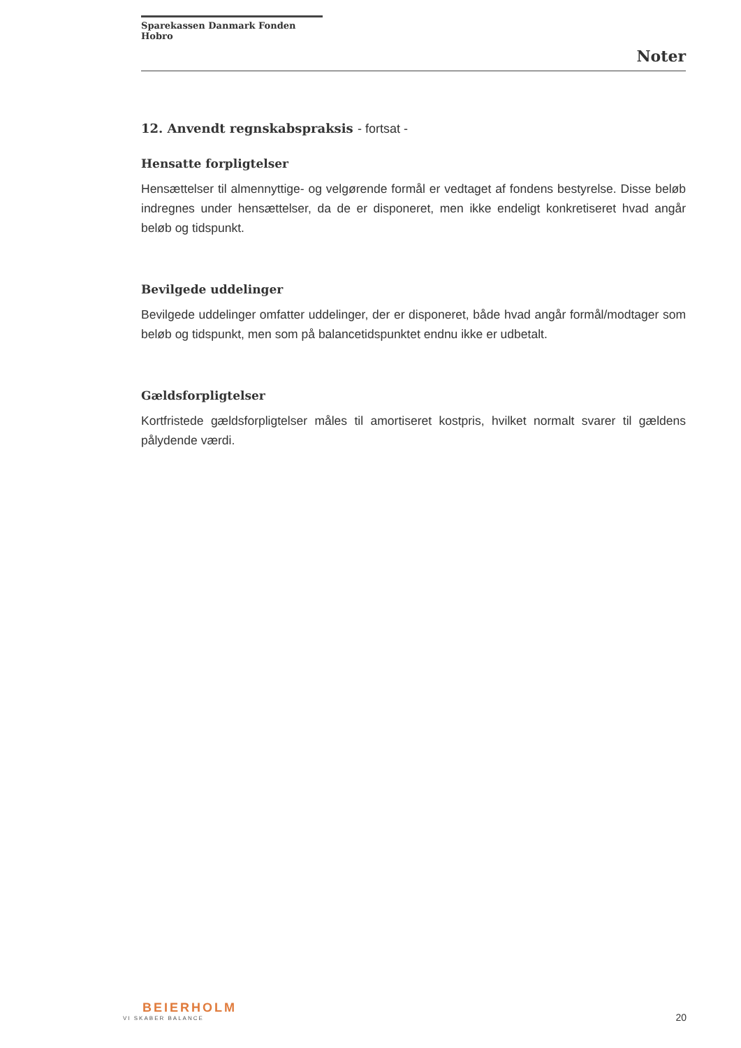Sparekassen Danmark Fonden Hobro
Noter
12. Anvendt regnskabspraksis - fortsat -
Hensatte forpligtelser
Hensættelser til almennyttige- og velgørende formål er vedtaget af fondens bestyrelse. Disse beløb indregnes under hensættelser, da de er disponeret, men ikke endeligt konkretiseret hvad angår beløb og tidspunkt.
Bevilgede uddelinger
Bevilgede uddelinger omfatter uddelinger, der er disponeret, både hvad angår formål/modtager som beløb og tidspunkt, men som på balancetidspunktet endnu ikke er udbetalt.
Gældsforpligtelser
Kortfristede gældsforpligtelser måles til amortiseret kostpris, hvilket normalt svarer til gældens pålydende værdi.
BEIERHOLM
VI SKABER BALANCE
20